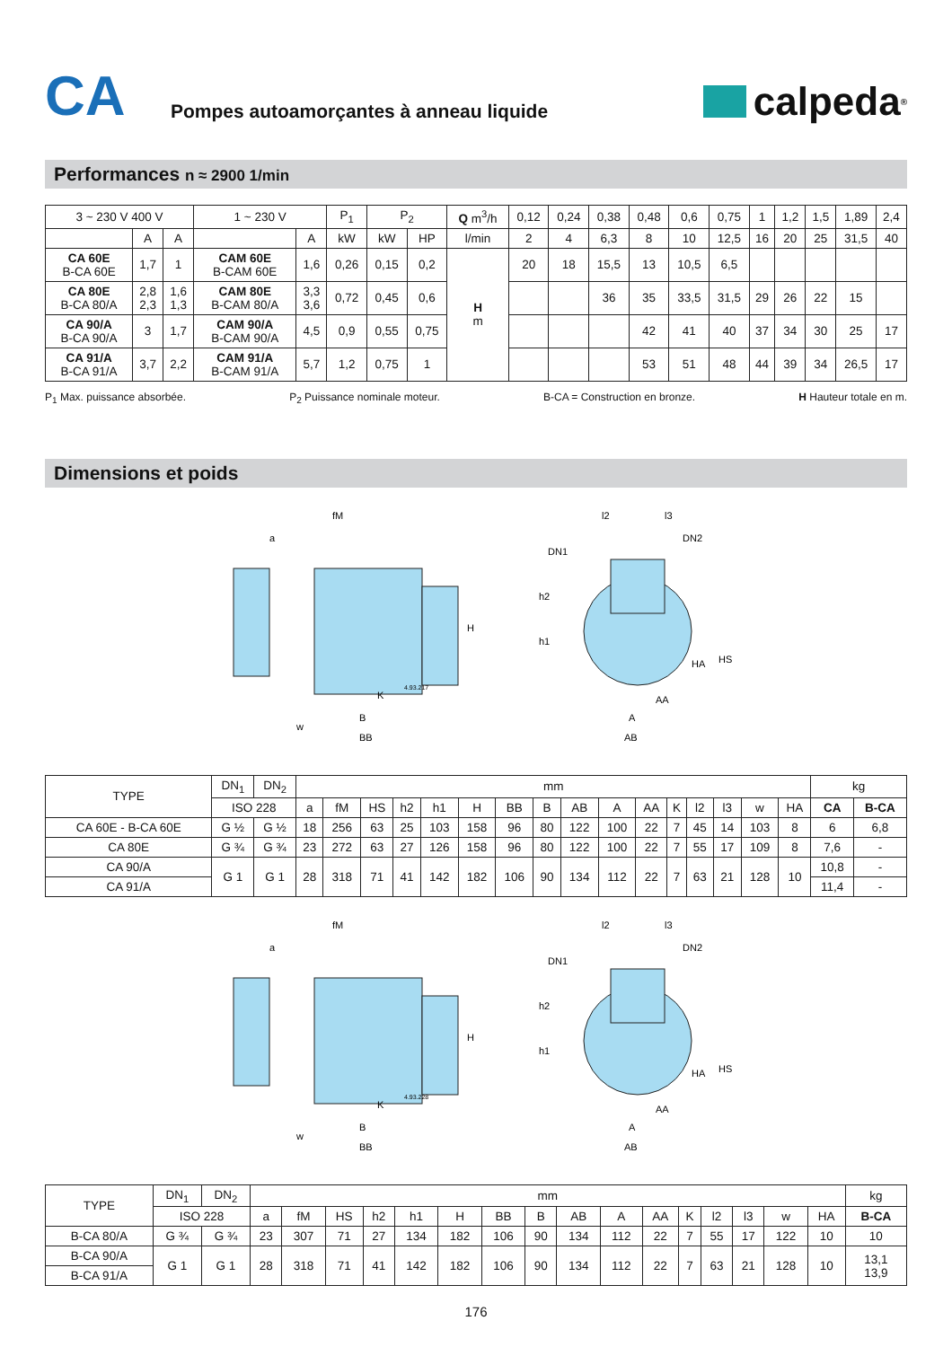CA
Pompes autoamorçantes à anneau liquide
calpeda<sup>®</sup>
Performances n ≈ 2900 1/min
| 3 ~ 230 V 400 V | | | 1 ~ 230 V | | P<sub>1</sub> | P<sub>2</sub> | | Q m<sup>3</sup>/h | 0,12 | 0,24 | 0,38 | 0,48 | 0,6 | 0,75 | 1 | 1,2 | 1,5 | 1,89 | 2,4 |
| --- | --- | --- | --- | --- | --- | --- | --- | --- | --- | --- | --- | --- | --- | --- | --- | --- | --- | --- | --- |
| | A | A | | A | kW | kW | HP | l/min | 2 | 4 | 6,3 | 8 | 10 | 12,5 | 16 | 20 | 25 | 31,5 | 40 |
| CA 60E B-CA 60E | 1,7 | 1 | CAM 60E B-CAM 60E | 1,6 | 0,26 | 0,15 | 0,2 | H m | 20 | 18 | 15,5 | 13 | 10,5 | 6,5 | | | | | |
| CA 80E B-CA 80/A | 2,8 2,3 | 1,6 1,3 | CAM 80E B-CAM 80/A | 3,3 3,6 | 0,72 | 0,45 | 0,6 | | | | 36 | 35 | 33,5 | 31,5 | 29 | 26 | 22 | 15 | |
| CA 90/A B-CA 90/A | 3 | 1,7 | CAM 90/A B-CAM 90/A | 4,5 | 0,9 | 0,55 | 0,75 | | | | | 42 | 41 | 40 | 37 | 34 | 30 | 25 | 17 |
| CA 91/A B-CA 91/A | 3,7 | 2,2 | CAM 91/A B-CAM 91/A | 5,7 | 1,2 | 0,75 | 1 | | | | | 53 | 51 | 48 | 44 | 39 | 34 | 26,5 | 17 |
P<sub>1</sub> Max. puissance absorbée. P<sub>2</sub> Puissance nominale moteur. B-CA = Construction en bronze. H Hauteur totale en m.
Dimensions et poids
fM
a
H
w
B
BB
K
4.93.217
l2
l3
DN2
DN1
h2
h1
HA
HS
AA
A
AB
| TYPE | DN<sub>1</sub> | DN<sub>2</sub> | mm | | | | | | | | | | | | | | | | kg | |
| --- | --- | --- | --- | --- | --- | --- | --- | --- | --- | --- | --- | --- | --- | --- | --- | --- | --- | --- | --- | --- |
| | ISO 228 | | a | fM | HS | h2 | h1 | H | BB | B | AB | A | AA | K | l2 | l3 | w | HA | CA | B-CA |
| CA 60E - B-CA 60E | G ½ | G ½ | 18 | 256 | 63 | 25 | 103 | 158 | 96 | 80 | 122 | 100 | 22 | 7 | 45 | 14 | 103 | 8 | 6 | 6,8 |
| CA 80E | G ¾ | G ¾ | 23 | 272 | 63 | 27 | 126 | 158 | 96 | 80 | 122 | 100 | 22 | 7 | 55 | 17 | 109 | 8 | 7,6 | - |
| CA 90/A | G 1 | G 1 | 28 | 318 | 71 | 41 | 142 | 182 | 106 | 90 | 134 | 112 | 22 | 7 | 63 | 21 | 128 | 10 | 10,8 | - |
| CA 91/A | | | | | | | | | | | | | | | | | | | 11,4 | - |
fM
a
H
w
B
BB
K
4.93.228
l2
l3
DN2
DN1
h2
h1
HA
HS
AA
A
AB
| TYPE | DN<sub>1</sub> | DN<sub>2</sub> | mm | | | | | | | | | | | | | | | | kg |
| --- | --- | --- | --- | --- | --- | --- | --- | --- | --- | --- | --- | --- | --- | --- | --- | --- | --- | --- | --- |
| | ISO 228 | | a | fM | HS | h2 | h1 | H | BB | B | AB | A | AA | K | l2 | l3 | w | HA | B-CA |
| B-CA 80/A | G ¾ | G ¾ | 23 | 307 | 71 | 27 | 134 | 182 | 106 | 90 | 134 | 112 | 22 | 7 | 55 | 17 | 122 | 10 | 10 |
| B-CA 90/A | G 1 | G 1 | 28 | 318 | 71 | 41 | 142 | 182 | 106 | 90 | 134 | 112 | 22 | 7 | 63 | 21 | 128 | 10 | 13,1 13,9 |
| B-CA 91/A | | | | | | | | | | | | | | | | | | | |
176